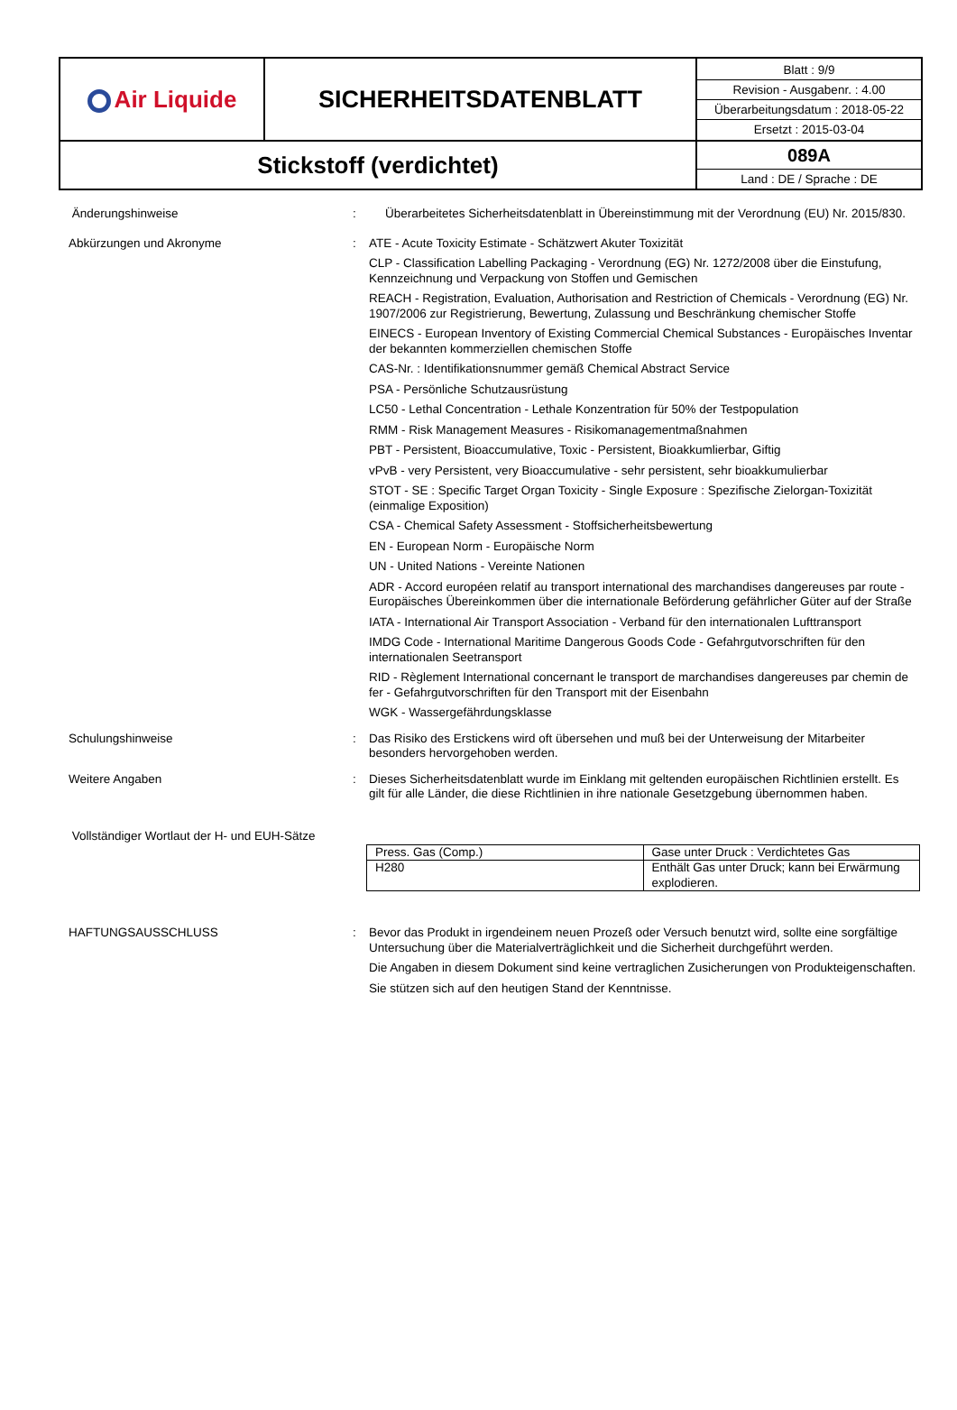| Air Liquide | SICHERHEITSDATENBLATT | / Blatt : 9/9 / / Revision - Ausgabenr. : 4.00 / / Überarbeitungsdatum : 2018-05-22 / / Ersetzt : 2015-03-04 / |
| Stickstoff (verdichtet) | | / 089A / / Land : DE / Sprache : DE / |
Änderungshinweise : Überarbeitetes Sicherheitsdatenblatt in Übereinstimmung mit der Verordnung (EU) Nr. 2015/830.
Abkürzungen und Akronyme : ATE - Acute Toxicity Estimate - Schätzwert Akuter Toxizität
CLP - Classification Labelling Packaging - Verordnung (EG) Nr. 1272/2008 über die Einstufung, Kennzeichnung und Verpackung von Stoffen und Gemischen
REACH - Registration, Evaluation, Authorisation and Restriction of Chemicals - Verordnung (EG) Nr. 1907/2006 zur Registrierung, Bewertung, Zulassung und Beschränkung chemischer Stoffe
EINECS - European Inventory of Existing Commercial Chemical Substances - Europäisches Inventar der bekannten kommerziellen chemischen Stoffe
CAS-Nr. : Identifikationsnummer gemäß Chemical Abstract Service
PSA - Persönliche Schutzausrüstung
LC50 - Lethal Concentration - Lethale Konzentration für 50% der Testpopulation
RMM - Risk Management Measures - Risikomanagementmaßnahmen
PBT - Persistent, Bioaccumulative, Toxic - Persistent, Bioakkumlierbar, Giftig
vPvB - very Persistent, very Bioaccumulative - sehr persistent, sehr bioakkumulierbar
STOT - SE : Specific Target Organ Toxicity - Single Exposure : Spezifische Zielorgan-Toxizität (einmalige Exposition)
CSA - Chemical Safety Assessment - Stoffsicherheitsbewertung
EN - European Norm - Europäische Norm
UN - United Nations - Vereinte Nationen
ADR - Accord européen relatif au transport international des marchandises dangereuses par route - Europäisches Übereinkommen über die internationale Beförderung gefährlicher Güter auf der Straße
IATA - International Air Transport Association - Verband für den internationalen Lufttransport
IMDG Code - International Maritime Dangerous Goods Code - Gefahrgutvorschriften für den internationalen Seetransport
RID - Règlement International concernant le transport de marchandises dangereuses par chemin de fer - Gefahrgutvorschriften für den Transport mit der Eisenbahn
WGK - Wassergefährdungsklasse
Schulungshinweise : Das Risiko des Erstickens wird oft übersehen und muß bei der Unterweisung der Mitarbeiter besonders hervorgehoben werden.
Weitere Angaben : Dieses Sicherheitsdatenblatt wurde im Einklang mit geltenden europäischen Richtlinien erstellt. Es gilt für alle Länder, die diese Richtlinien in ihre nationale Gesetzgebung übernommen haben.
Vollständiger Wortlaut der H- und EUH-Sätze
| Press. Gas (Comp.) | Gase unter Druck : Verdichtetes Gas |
| H280 | Enthält Gas unter Druck; kann bei Erwärmung explodieren. |
HAFTUNGSAUSSCHLUSS : Bevor das Produkt in irgendeinem neuen Prozeß oder Versuch benutzt wird, sollte eine sorgfältige Untersuchung über die Materialverträglichkeit und die Sicherheit durchgeführt werden.
Die Angaben in diesem Dokument sind keine vertraglichen Zusicherungen von Produkteigenschaften.
Sie stützen sich auf den heutigen Stand der Kenntnisse.